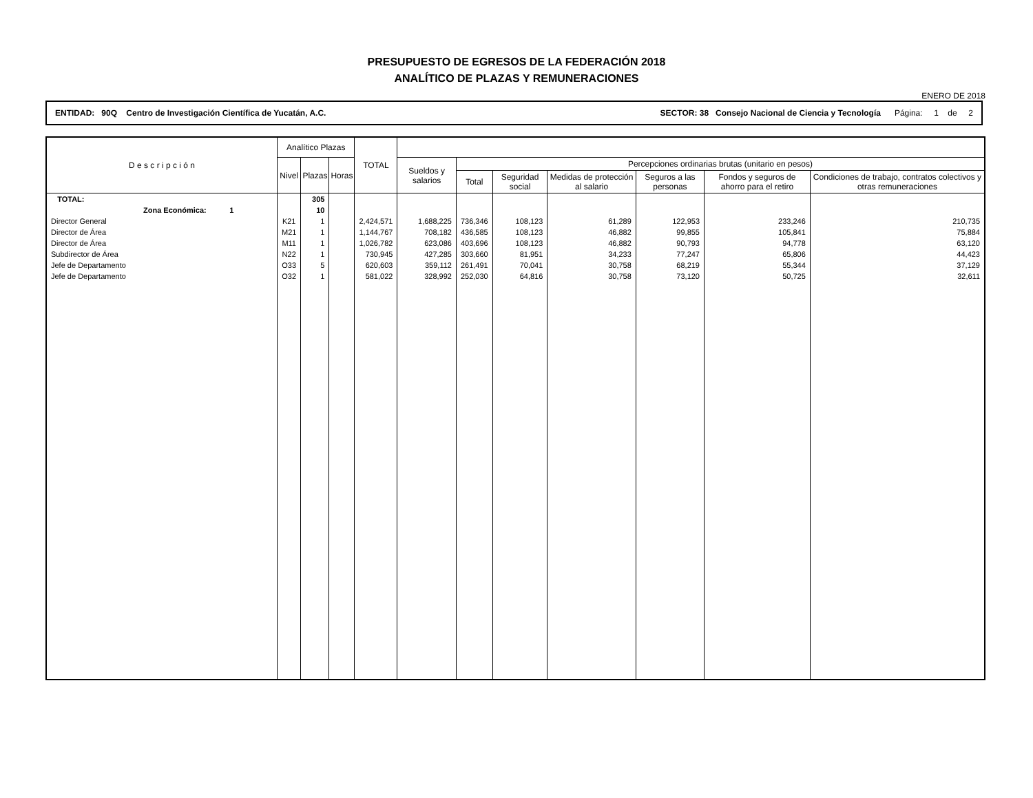PRESUPUESTO DE EGRESOS DE LA FEDERACIÓN 2018
ANALÍTICO DE PLAZAS Y REMUNERACIONES
ENERO DE 2018
ENTIDAD: 90Q Centro de Investigación Científica de Yucatán, A.C. SECTOR: 38 Consejo Nacional de Ciencia y Tecnología Página: 1 de 2
| D e s c r i p c i ó n | Analítico Plazas | | | TOTAL | | | | | | | |
| --- | --- | --- | --- | --- | --- | --- | --- | --- | --- | --- | --- |
| | Nivel | Plazas | Horas | | Sueldos y salarios | Percepciones ordinarias brutas (unitario en pesos) | | | | | |
| | | | | | | Total | Seguridad social | Medidas de protección al salario | Seguros a las personas | Fondos y seguros de ahorro para el retiro | Condiciones de trabajo, contratos colectivos y otras remuneraciones |
| TOTAL: | | 305 | | | | | | | | | |
| Zona Económica: 1 | | 10 | | | | | | | | | |
| Director General | K21 | 1 | | 2,424,571 | 1,688,225 | 736,346 | 108,123 | 61,289 | 122,953 | 233,246 | 210,735 |
| Director de Área | M21 | 1 | | 1,144,767 | 708,182 | 436,585 | 108,123 | 46,882 | 99,855 | 105,841 | 75,884 |
| Director de Área | M11 | 1 | | 1,026,782 | 623,086 | 403,696 | 108,123 | 46,882 | 90,793 | 94,778 | 63,120 |
| Subdirector de Área | N22 | 1 | | 730,945 | 427,285 | 303,660 | 81,951 | 34,233 | 77,247 | 65,806 | 44,423 |
| Jefe de Departamento | O33 | 5 | | 620,603 | 359,112 | 261,491 | 70,041 | 30,758 | 68,219 | 55,344 | 37,129 |
| Jefe de Departamento | O32 | 1 | | 581,022 | 328,992 | 252,030 | 64,816 | 30,758 | 73,120 | 50,725 | 32,611 |